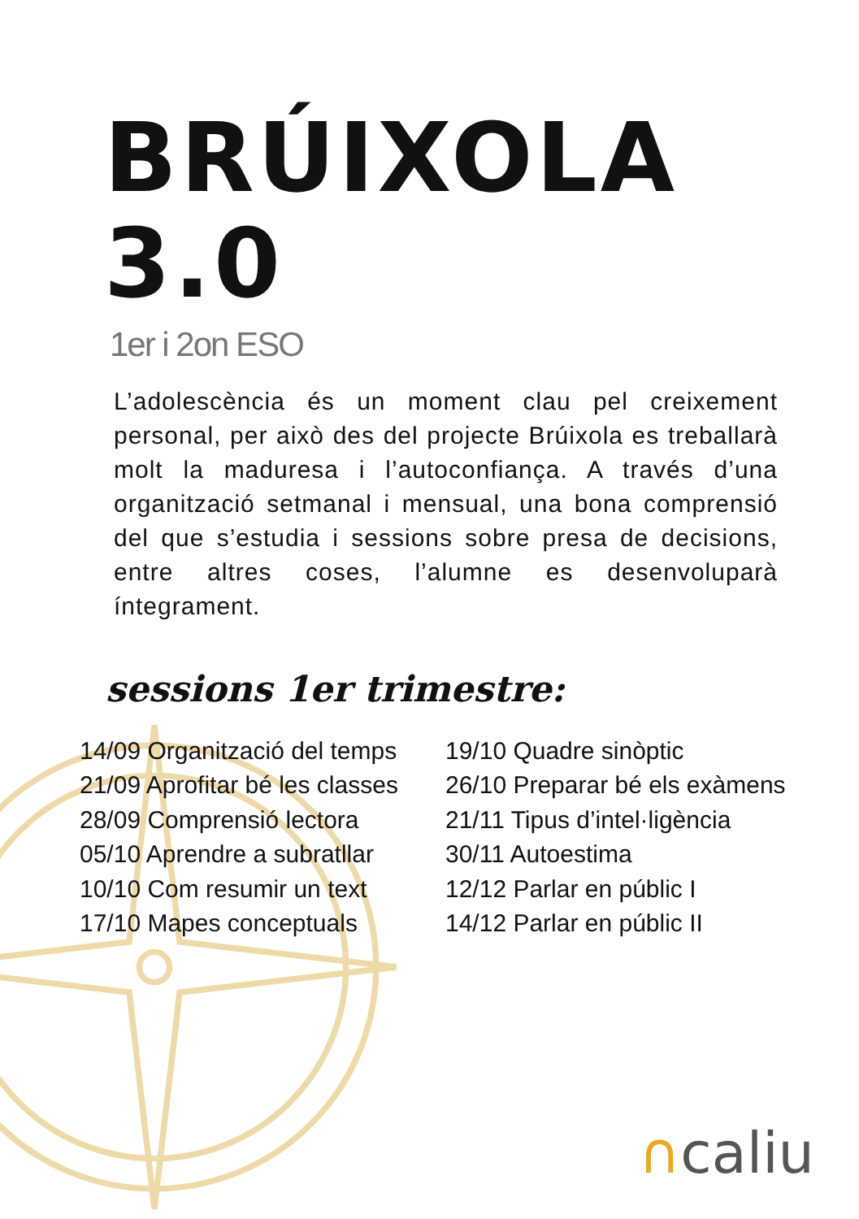BRÚIXOLA 3.0
1er i 2on ESO
L’adolescència és un moment clau pel creixement personal, per això des del projecte Brúixola es treballarà molt la maduresa i l’autoconfiança. A través d’una organització setmanal i mensual, una bona comprensió del que s’estudia i sessions sobre presa de decisions, entre altres coses, l’alumne es desenvoluparà íntegrament.
sessions 1er trimestre:
14/09 Organització del temps
21/09 Aprofitar bé les classes
28/09 Comprensió lectora
05/10 Aprendre a subratllar
10/10 Com resumir un text
17/10 Mapes conceptuals
19/10 Quadre sinòptic
26/10 Preparar bé els exàmens
21/11 Tipus d’intel·ligència
30/11 Autoestima
12/12 Parlar en públic I
14/12 Parlar en públic II
∩caliu